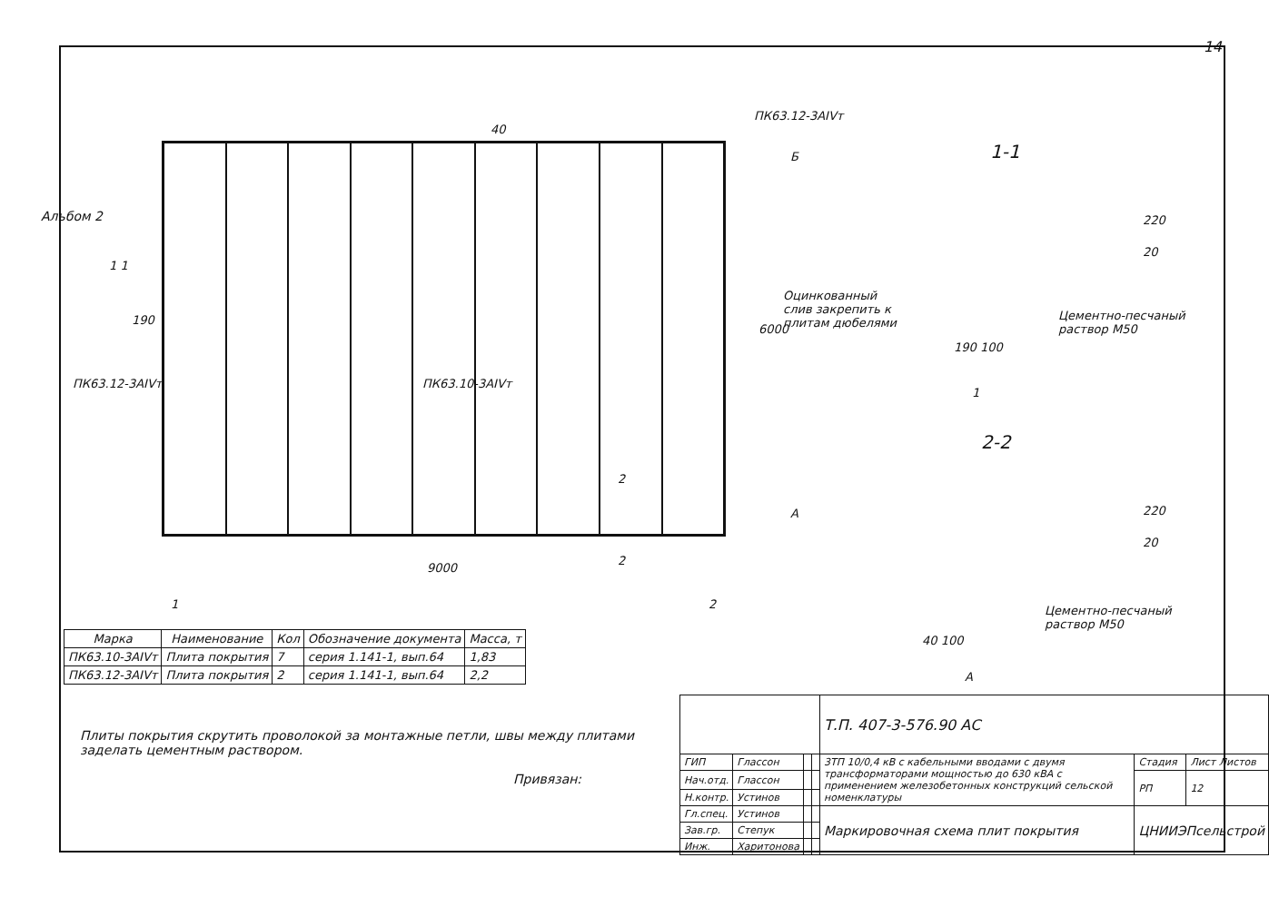14
Альбом 2
ПК63.12-3АIVт
40
Б
1 1
190
6000
ПК63.12-3АIVт ПК63.10-3АIVт
2
А
2
9000
1 2
1-1
220
20
Оцинкованный
слив закрепить к
плитам дюбелями
Цементно-песчаный
раствор М50
190 100
1
2-2
220
20
Цементно-песчаный
раствор М50
40 100
А
| Марка | Наименование | Кол | Обозначение документа | Масса, т |
| --- | --- | --- | --- | --- |
| ПК63.10-3АIVт | Плита покрытия | 7 | серия 1.141-1, вып.64 | 1,83 |
| ПК63.12-3АIVт | Плита покрытия | 2 | серия 1.141-1, вып.64 | 2,2 |
Плиты покрытия скрутить проволокой за монтажные петли, швы между плитами заделать цементным раствором.
Привязан:
| | | | | Т.П. 407-3-576.90 АС | | |
| ГИП | Глассон | | | 3ТП 10/0,4 кВ с кабельными вводами с двумя трансформаторами мощностью до 630 кВА с применением железобетонных конструкций сельской номенклатуры | Стадия | Лист Листов |
| Нач.отд. | Глассон | | | | РП | 12 |
| Н.контр. | Устинов | | | | | |
| Гл.спец. | Устинов | | | Маркировочная схема плит покрытия | ЦНИИЭПсельстрой | |
| Зав.гр. | Степук | | | | | |
| Инж. | Харитонова | | | | | |